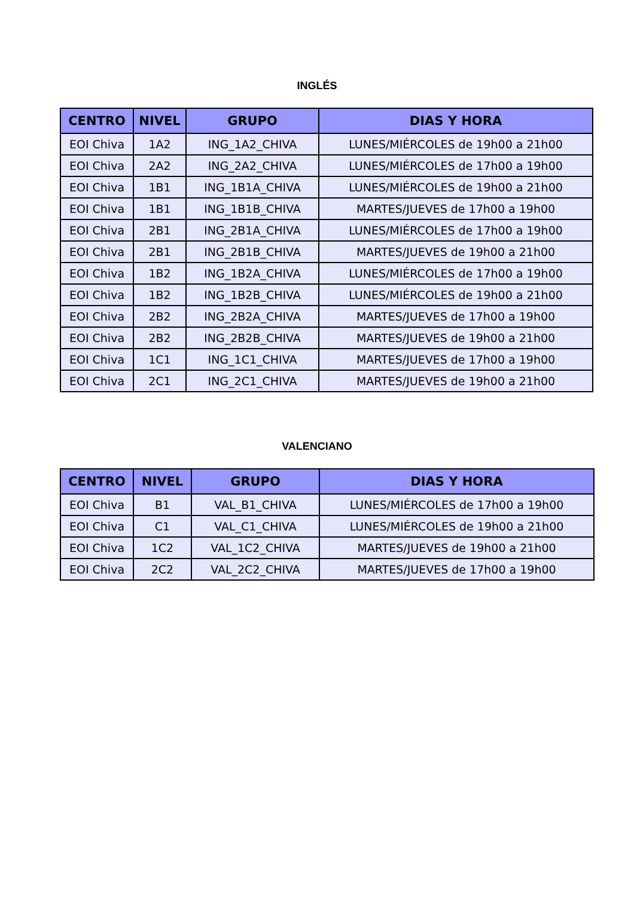INGLÉS
| CENTRO | NIVEL | GRUPO | DIAS Y HORA |
| --- | --- | --- | --- |
| EOI Chiva | 1A2 | ING_1A2_CHIVA | LUNES/MIÉRCOLES de 19h00 a 21h00 |
| EOI Chiva | 2A2 | ING_2A2_CHIVA | LUNES/MIÉRCOLES de 17h00 a 19h00 |
| EOI Chiva | 1B1 | ING_1B1A_CHIVA | LUNES/MIÉRCOLES de 19h00 a 21h00 |
| EOI Chiva | 1B1 | ING_1B1B_CHIVA | MARTES/JUEVES de 17h00 a 19h00 |
| EOI Chiva | 2B1 | ING_2B1A_CHIVA | LUNES/MIÉRCOLES de 17h00 a 19h00 |
| EOI Chiva | 2B1 | ING_2B1B_CHIVA | MARTES/JUEVES de 19h00 a 21h00 |
| EOI Chiva | 1B2 | ING_1B2A_CHIVA | LUNES/MIÉRCOLES de 17h00 a 19h00 |
| EOI Chiva | 1B2 | ING_1B2B_CHIVA | LUNES/MIÉRCOLES de 19h00 a 21h00 |
| EOI Chiva | 2B2 | ING_2B2A_CHIVA | MARTES/JUEVES de 17h00 a 19h00 |
| EOI Chiva | 2B2 | ING_2B2B_CHIVA | MARTES/JUEVES de 19h00 a 21h00 |
| EOI Chiva | 1C1 | ING_1C1_CHIVA | MARTES/JUEVES de 17h00 a 19h00 |
| EOI Chiva | 2C1 | ING_2C1_CHIVA | MARTES/JUEVES de 19h00 a 21h00 |
VALENCIANO
| CENTRO | NIVEL | GRUPO | DIAS Y HORA |
| --- | --- | --- | --- |
| EOI Chiva | B1 | VAL_B1_CHIVA | LUNES/MIÉRCOLES de 17h00 a 19h00 |
| EOI Chiva | C1 | VAL_C1_CHIVA | LUNES/MIÉRCOLES de 19h00 a 21h00 |
| EOI Chiva | 1C2 | VAL_1C2_CHIVA | MARTES/JUEVES de 19h00 a 21h00 |
| EOI Chiva | 2C2 | VAL_2C2_CHIVA | MARTES/JUEVES de 17h00 a 19h00 |